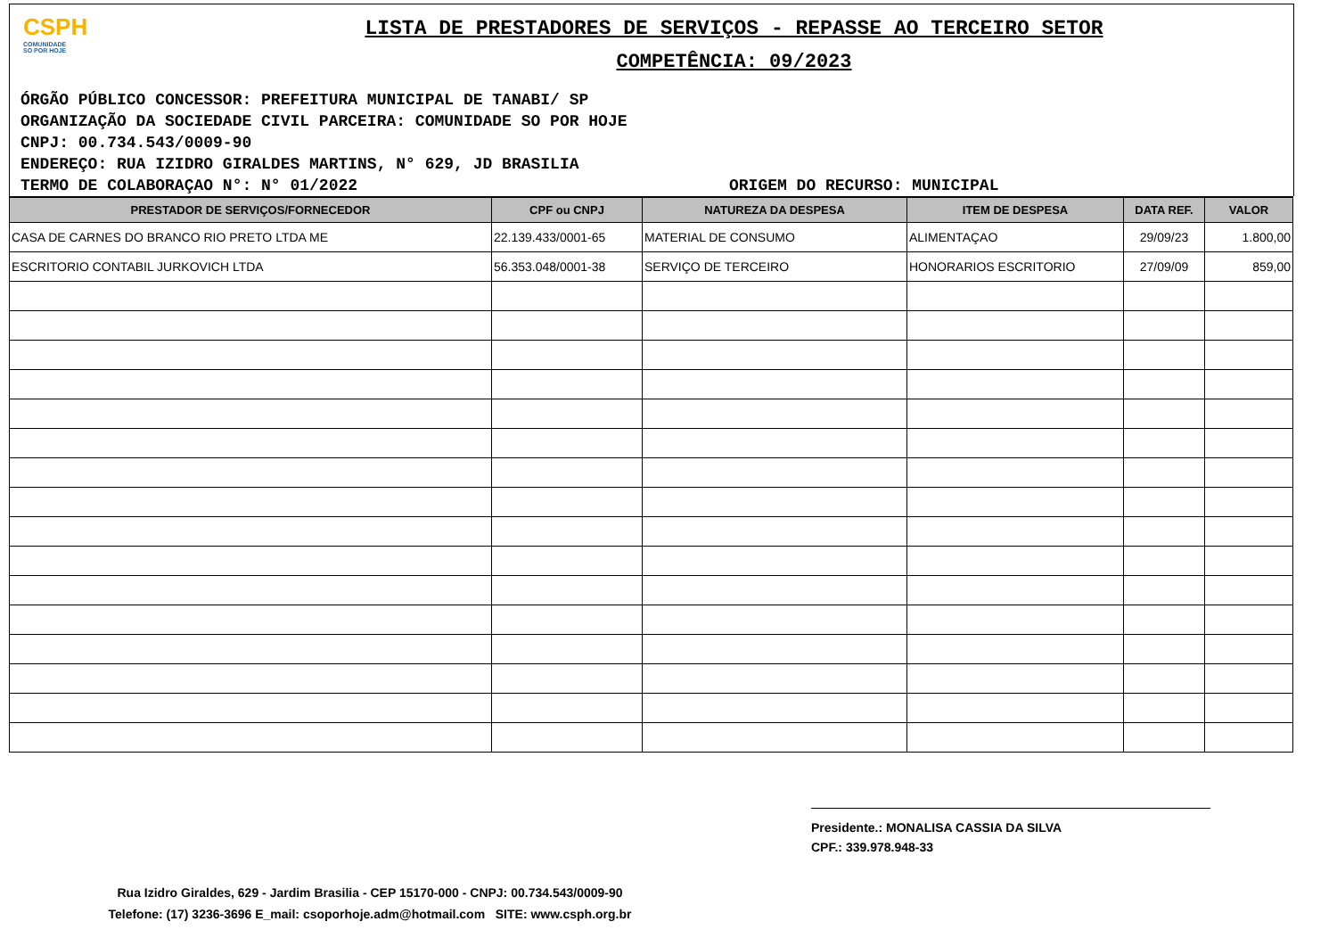CSPH
COMUNIDADE
SO POR HOJE
LISTA DE PRESTADORES DE SERVIÇOS - REPASSE AO TERCEIRO SETOR
COMPETÊNCIA: 09/2023
ÓRGÃO PÚBLICO CONCESSOR: PREFEITURA MUNICIPAL DE TANABI/ SP
ORGANIZAÇÃO DA SOCIEDADE CIVIL PARCEIRA: COMUNIDADE SO POR HOJE
CNPJ: 00.734.543/0009-90
ENDEREÇO: RUA IZIDRO GIRALDES MARTINS, N° 629, JD BRASILIA
TERMO DE COLABORAÇAO N°: N° 01/2022 ORIGEM DO RECURSO: MUNICIPAL
| PRESTADOR DE SERVIÇOS/FORNECEDOR | CPF ou CNPJ | NATUREZA DA DESPESA | ITEM DE DESPESA | DATA REF. | VALOR |
| --- | --- | --- | --- | --- | --- |
| CASA DE CARNES DO BRANCO RIO PRETO LTDA ME | 22.139.433/0001-65 | MATERIAL DE CONSUMO | ALIMENTAÇAO | 29/09/23 | 1.800,00 |
| ESCRITORIO CONTABIL JURKOVICH LTDA | 56.353.048/0001-38 | SERVIÇO DE TERCEIRO | HONORARIOS ESCRITORIO | 27/09/09 | 859,00 |
Presidente.: MONALISA CASSIA DA SILVA
CPF.: 339.978.948-33
Rua Izidro Giraldes, 629 - Jardim Brasilia - CEP 15170-000 - CNPJ: 00.734.543/0009-90
Telefone: (17) 3236-3696 E_mail: csoporhoje.adm@hotmail.com SITE: www.csph.org.br